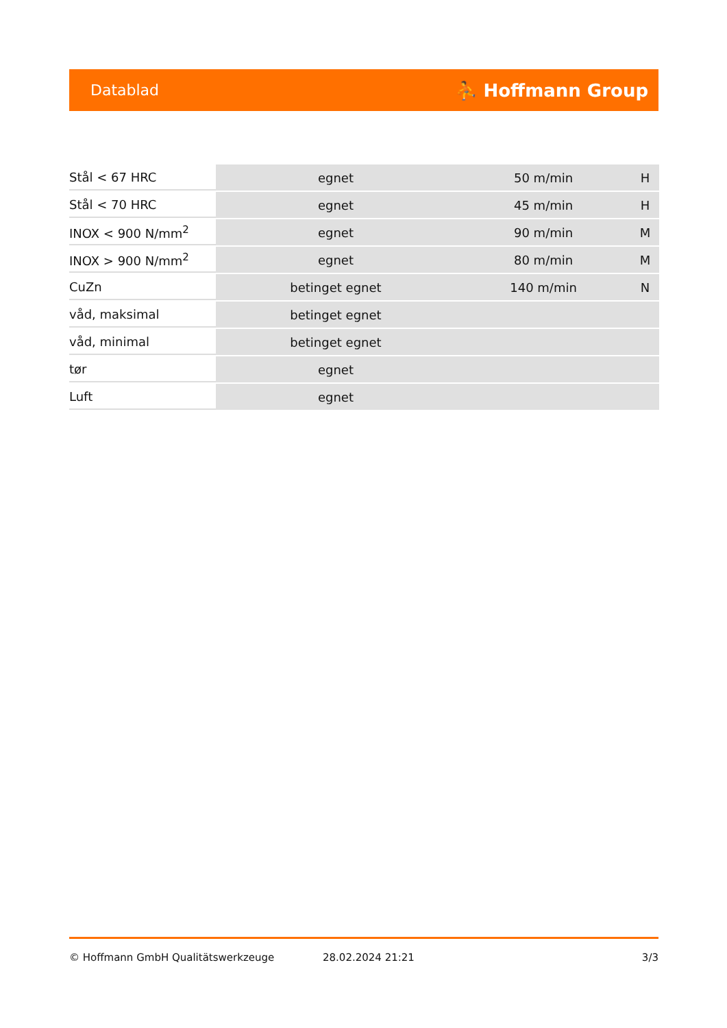Datablad ⛹ Hoffmann Group
| Stål < 67 HRC | egnet | 50 m/min | H |
| Stål < 70 HRC | egnet | 45 m/min | H |
| INOX < 900 N/mm<sup>2</sup> | egnet | 90 m/min | M |
| INOX > 900 N/mm<sup>2</sup> | egnet | 80 m/min | M |
| CuZn | betinget egnet | 140 m/min | N |
| våd, maksimal | betinget egnet | | |
| våd, minimal | betinget egnet | | |
| tør | egnet | | |
| Luft | egnet | | |
© Hoffmann GmbH Qualitätswerkzeuge 28.02.2024 21:21 3/3